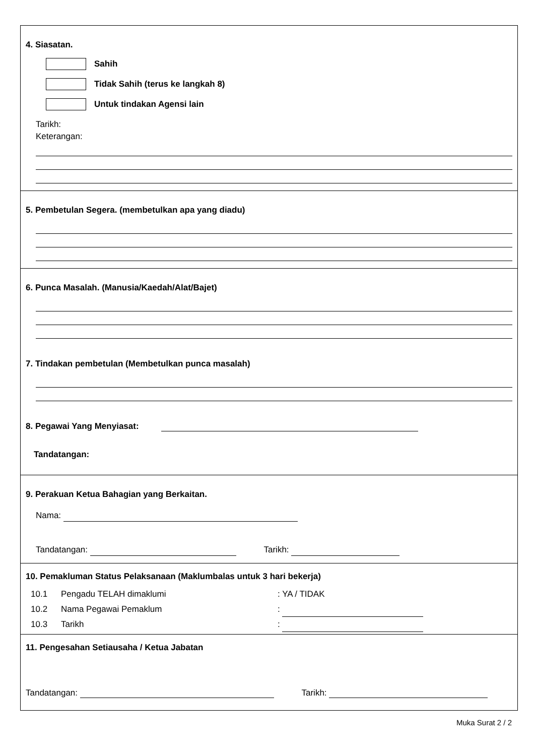4. Siasatan.
Sahih
Tidak Sahih (terus ke langkah 8)
Untuk tindakan Agensi lain
Tarikh:
Keterangan:
5. Pembetulan Segera. (membetulkan apa yang diadu)
6. Punca Masalah. (Manusia/Kaedah/Alat/Bajet)
7. Tindakan pembetulan (Membetulkan punca masalah)
8. Pegawai Yang Menyiasat:
Tandatangan:
9. Perakuan Ketua Bahagian yang Berkaitan.
Nama:
Tandatangan: Tarikh:
10. Pemakluman Status Pelaksanaan (Maklumbalas untuk 3 hari bekerja)
10.1 Pengadu TELAH dimaklumi: YA / TIDAK
10.2 Nama Pegawai Pemaklum:
10.3 Tarikh:
11. Pengesahan Setiausaha / Ketua Jabatan
Tandatangan: Tarikh:
Muka Surat 2 / 2